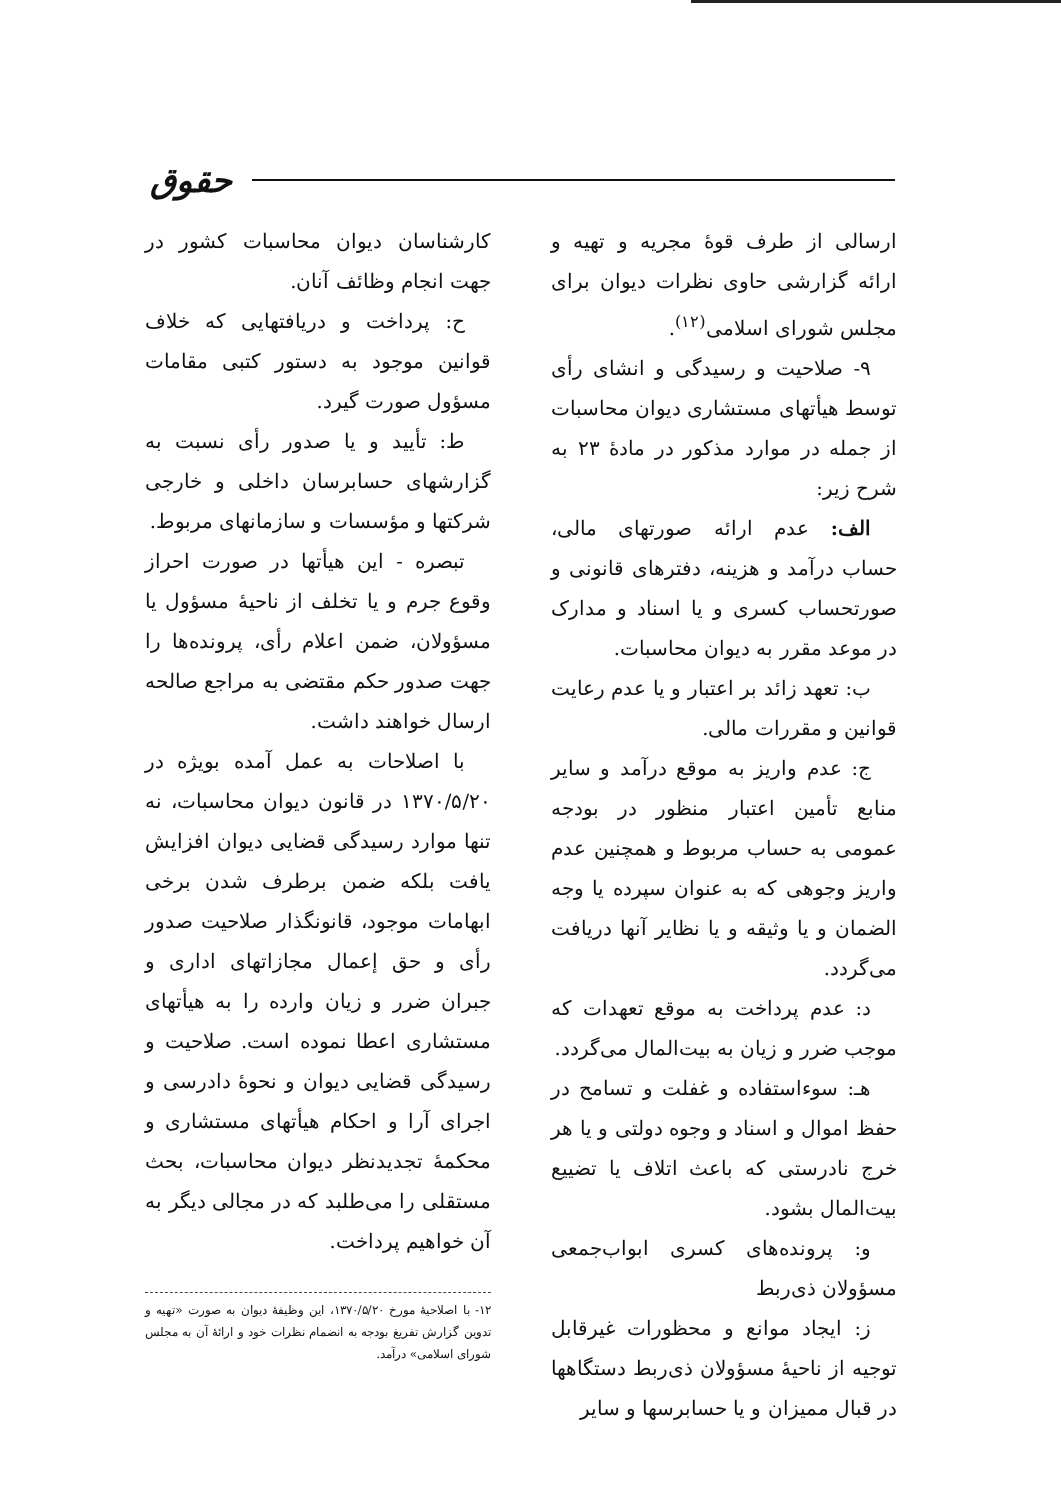حقوق
ارسالی از طرف قوهٔ مجریه و تهیه و ارائه گزارشی حاوی نظرات دیوان برای مجلس شورای اسلامی<sup>(۱۲)</sup>.
۹- صلاحیت و رسیدگی و انشای رأی توسط هیأتهای مستشاری دیوان محاسبات از جمله در موارد مذکور در مادهٔ ۲۳ به شرح زیر:
الف: عدم ارائه صورتهای مالی، حساب درآمد و هزینه، دفترهای قانونی و صورتحساب کسری و یا اسناد و مدارک در موعد مقرر به دیوان محاسبات.
ب: تعهد زائد بر اعتبار و یا عدم رعایت قوانین و مقررات مالی.
ج: عدم واریز به موقع درآمد و سایر منابع تأمین اعتبار منظور در بودجه عمومی به حساب مربوط و همچنین عدم واریز وجوهی که به عنوان سپرده یا وجه الضمان و یا وثیقه و یا نظایر آنها دریافت می‌گردد.
د: عدم پرداخت به موقع تعهدات که موجب ضرر و زیان به بیت‌المال می‌گردد.
هـ: سوءاستفاده و غفلت و تسامح در حفظ اموال و اسناد و وجوه دولتی و یا هر خرج نادرستی که باعث اتلاف یا تضییع بیت‌المال بشود.
و: پرونده‌های کسری ابواب‌جمعی مسؤولان ذی‌ربط
ز: ایجاد موانع و محظورات غیرقابل توجیه از ناحیهٔ مسؤولان ذی‌ربط دستگاهها در قبال ممیزان و یا حسابرسها و سایر
کارشناسان دیوان محاسبات کشور در جهت انجام وظائف آنان.
ح: پرداخت و دریافتهایی که خلاف قوانین موجود به دستور کتبی مقامات مسؤول صورت گیرد.
ط: تأیید و یا صدور رأی نسبت به گزارشهای حسابرسان داخلی و خارجی شرکتها و مؤسسات و سازمانهای مربوط.
تبصره - این هیأتها در صورت احراز وقوع جرم و یا تخلف از ناحیهٔ مسؤول یا مسؤولان، ضمن اعلام رأی، پرونده‌ها را جهت صدور حکم مقتضی به مراجع صالحه ارسال خواهند داشت.
با اصلاحات به عمل آمده بویژه در ۱۳۷۰/۵/۲۰ در قانون دیوان محاسبات، نه تنها موارد رسیدگی قضایی دیوان افزایش یافت بلکه ضمن برطرف شدن برخی ابهامات موجود، قانونگذار صلاحیت صدور رأی و حق إعمال مجازاتهای اداری و جبران ضرر و زیان وارده را به هیأتهای مستشاری اعطا نموده است. صلاحیت و رسیدگی قضایی دیوان و نحوهٔ دادرسی و اجرای آرا و احکام هیأتهای مستشاری و محکمهٔ تجدیدنظر دیوان محاسبات، بحث مستقلی را می‌طلبد که در مجالی دیگر به آن خواهیم پرداخت.
۱۲- با اصلاحیهٔ مورخ ۱۳۷۰/۵/۲۰، این وظیفهٔ دیوان به صورت «تهیه و تدوین گزارش تفریغ بودجه به انضمام نظرات خود و ارائهٔ آن به مجلس شورای اسلامی» درآمد.